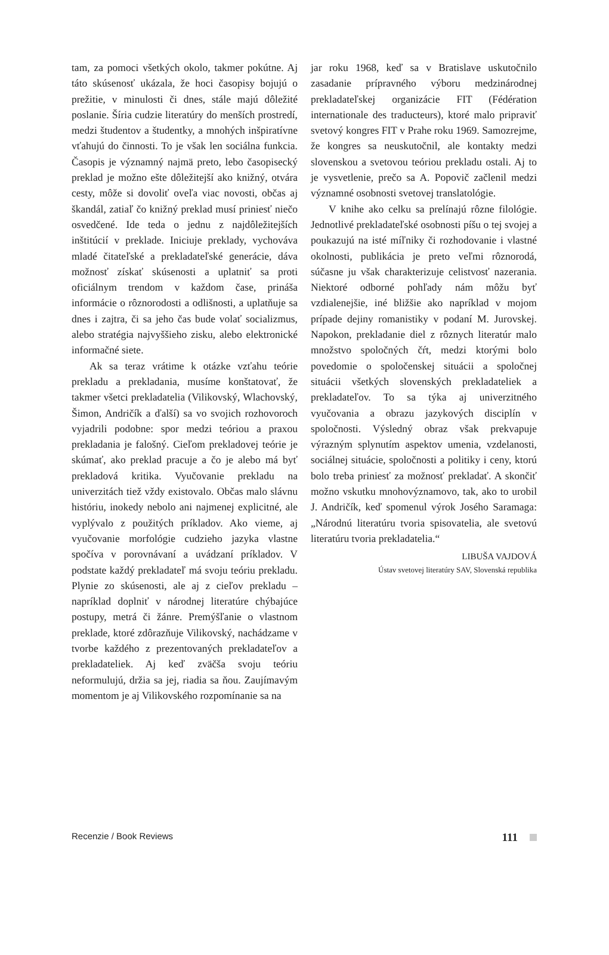tam, za pomoci všetkých okolo, takmer pokútne. Aj táto skúsenosť ukázala, že hoci časopisy bojujú o prežitie, v minulosti či dnes, stále majú dôležité poslanie. Šíria cudzie literatúry do menších prostredí, medzi študentov a študentky, a mnohých inšpiratívne vťahujú do činnosti. To je však len sociálna funkcia. Časopis je významný najmä preto, lebo časopisecký preklad je možno ešte dôležitejší ako knižný, otvára cesty, môže si dovoliť oveľa viac novosti, občas aj škandál, zatiaľ čo knižný preklad musí priniesť niečo osvedčené. Ide teda o jednu z najdôležitejších inštitúcií v preklade. Iniciuje preklady, vychováva mladé čitateľské a prekladateľské generácie, dáva možnosť získať skúsenosti a uplatniť sa proti oficiálnym trendom v každom čase, prináša informácie o rôznorodosti a odlišnosti, a uplatňuje sa dnes i zajtra, či sa jeho čas bude volať socializmus, alebo stratégia najvyššieho zisku, alebo elektronické informačné siete.
Ak sa teraz vrátime k otázke vzťahu teórie prekladu a prekladania, musíme konštatovať, že takmer všetci prekladatelia (Vilikovský, Wlachovský, Šimon, Andričík a ďalší) sa vo svojich rozhovoroch vyjadrili podobne: spor medzi teóriou a praxou prekladania je falošný. Cieľom prekladovej teórie je skúmať, ako preklad pracuje a čo je alebo má byť prekladová kritika. Vyučovanie prekladu na univerzitách tiež vždy existovalo. Občas malo slávnu históriu, inokedy nebolo ani najmenej explicitné, ale vyplývalo z použitých príkladov. Ako vieme, aj vyučovanie morfológie cudzieho jazyka vlastne spočíva v porovnávaní a uvádzaní príkladov. V podstate každý prekladateľ má svoju teóriu prekladu. Plynie zo skúsenosti, ale aj z cieľov prekladu – napríklad doplniť v národnej literatúre chýbajúce postupy, metrá či žánre. Premýšľanie o vlastnom preklade, ktoré zdôrazňuje Vilikovský, nachádzame v tvorbe každého z prezentovaných prekladateľov a prekladateliek. Aj keď zväčša svoju teóriu neformulujú, držia sa jej, riadia sa ňou. Zaujímavým momentom je aj Vilikovského rozpomínanie sa na
jar roku 1968, keď sa v Bratislave uskutočnilo zasadanie prípravného výboru medzinárodnej prekladateľskej organizácie FIT (Fédération internationale des traducteurs), ktoré malo pripraviť svetový kongres FIT v Prahe roku 1969. Samozrejme, že kongres sa neuskutočnil, ale kontakty medzi slovenskou a svetovou teóriou prekladu ostali. Aj to je vysvetlenie, prečo sa A. Popovič začlenil medzi významné osobnosti svetovej translatológie.
V knihe ako celku sa prelínajú rôzne filológie. Jednotlivé prekladateľské osobnosti píšu o tej svojej a poukazujú na isté míľniky či rozhodovanie i vlastné okolnosti, publikácia je preto veľmi rôznorodá, súčasne ju však charakterizuje celistvosť nazerania. Niektoré odborné pohľady nám môžu byť vzdialenejšie, iné bližšie ako napríklad v mojom prípade dejiny romanistiky v podaní M. Jurovskej. Napokon, prekladanie diel z rôznych literatúr malo množstvo spoločných čŕt, medzi ktorými bolo povedomie o spoločenskej situácii a spoločnej situácii všetkých slovenských prekladateliek a prekladateľov. To sa týka aj univerzitného vyučovania a obrazu jazykových disciplín v spoločnosti. Výsledný obraz však prekvapuje výrazným splynutím aspektov umenia, vzdelanosti, sociálnej situácie, spoločnosti a politiky i ceny, ktorú bolo treba priniesť za možnosť prekladať. A skončiť možno vskutku mnohovýznamovo, tak, ako to urobil J. Andričík, keď spomenul výrok Josého Saramaga: „Národnú literatúru tvoria spisovatelia, ale svetovú literatúru tvoria prekladatelia.“
LIBUŠA VAJDOVÁ
Ústav svetovej literatúry SAV, Slovenská republika
Recenzie / Book Reviews 111